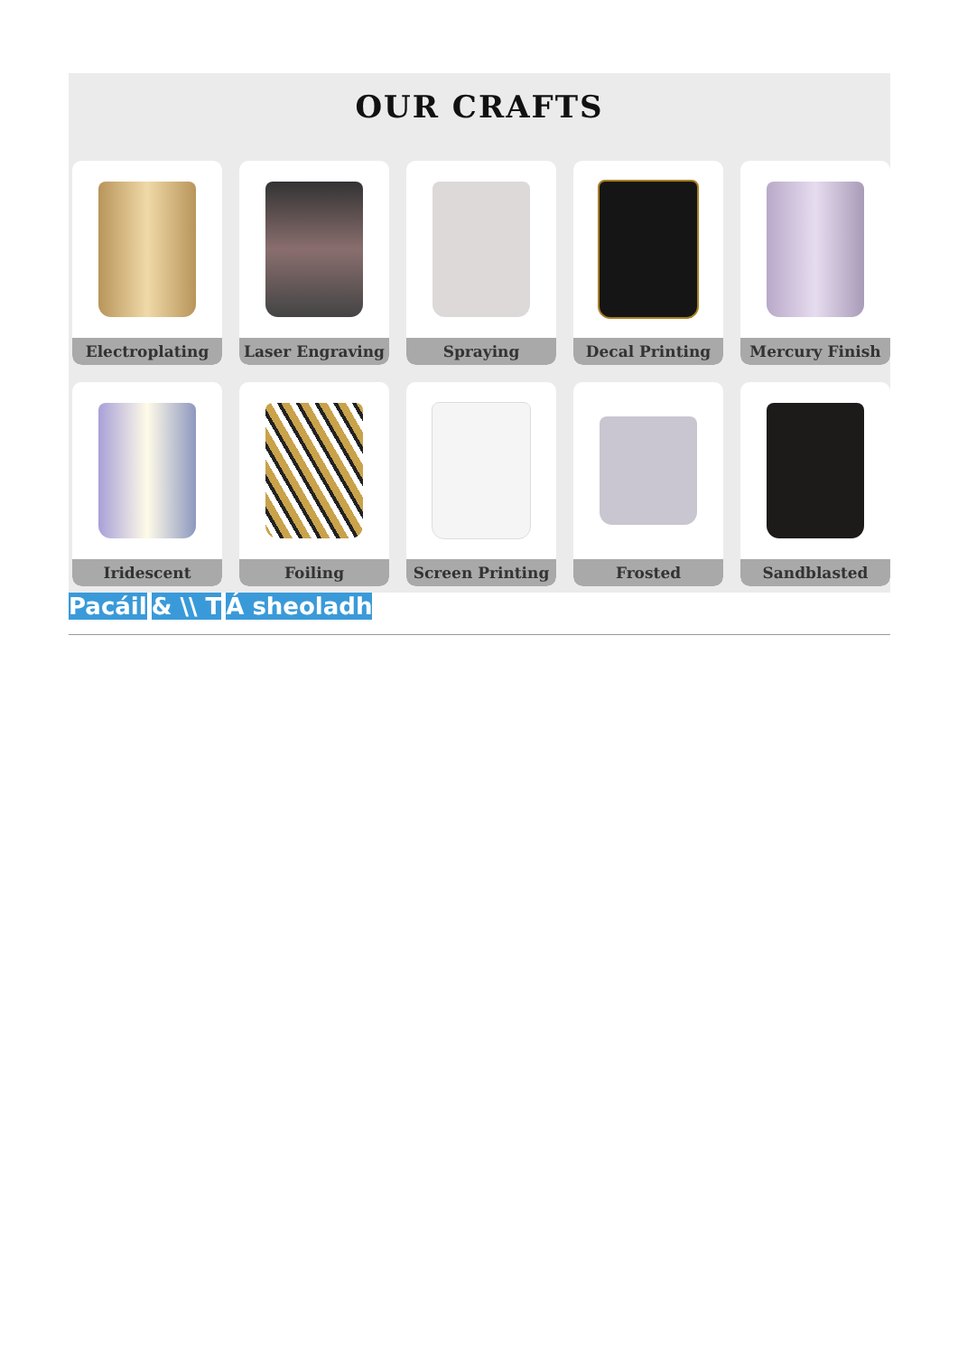OUR CRAFTS
Electroplating
Laser Engraving
Spraying
Decal Printing
Mercury Finish
Iridescent
Foiling
Screen Printing
Frosted
Sandblasted
Pacáil & \\ T Á sheoladh